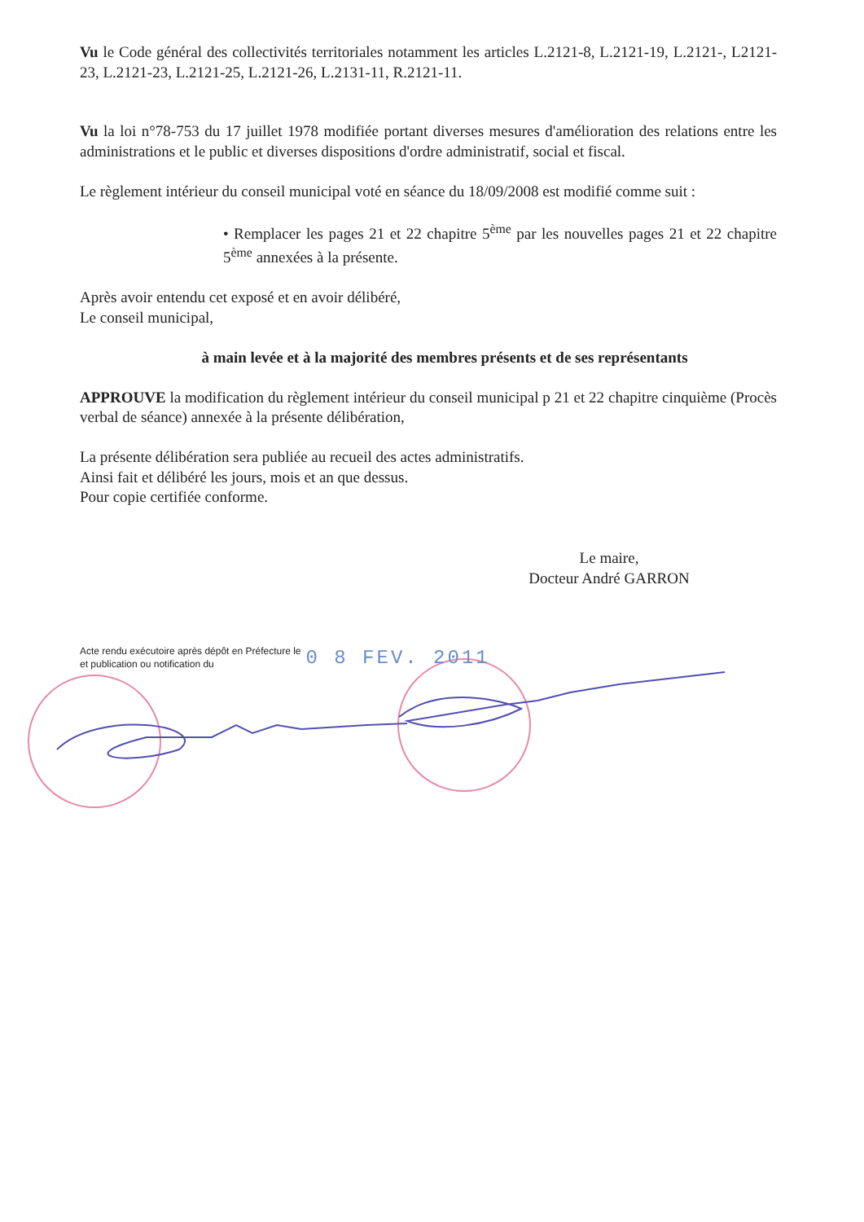Vu le Code général des collectivités territoriales notamment les articles L.2121-8, L.2121-19, L.2121-, L2121-23, L.2121-23, L.2121-25, L.2121-26, L.2131-11, R.2121-11.
Vu la loi n°78-753 du 17 juillet 1978 modifiée portant diverses mesures d'amélioration des relations entre les administrations et le public et diverses dispositions d'ordre administratif, social et fiscal.
Le règlement intérieur du conseil municipal voté en séance du 18/09/2008 est modifié comme suit :
• Remplacer les pages 21 et 22 chapitre 5<sup>ème</sup> par les nouvelles pages 21 et 22 chapitre 5<sup>ème</sup> annexées à la présente.
Après avoir entendu cet exposé et en avoir délibéré,
Le conseil municipal,
à main levée et à la majorité des membres présents et de ses représentants
APPROUVE la modification du règlement intérieur du conseil municipal p 21 et 22 chapitre cinquième (Procès verbal de séance) annexée à la présente délibération,
La présente délibération sera publiée au recueil des actes administratifs.
Ainsi fait et délibéré les jours, mois et an que dessus.
Pour copie certifiée conforme.
Le maire,
Docteur André GARRON
Acte rendu exécutoire après dépôt en Préfecture le
et publication ou notification du
0 8 FEV. 2011